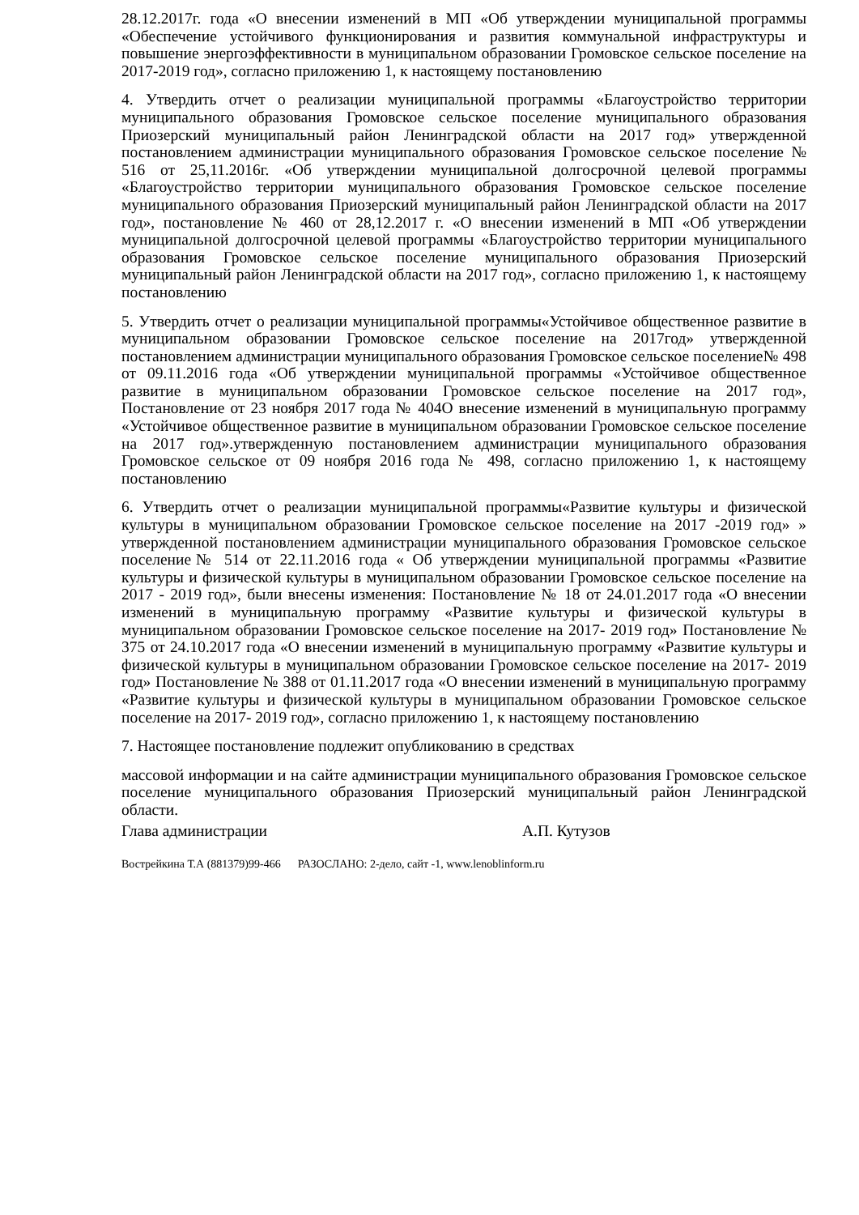28.12.2017г. года «О внесении изменений в МП «Об утверждении муниципальной программы «Обеспечение устойчивого функционирования и развития коммунальной инфраструктуры и повышение энергоэффективности в муниципальном образовании Громовское сельское поселение на 2017-2019 год», согласно приложению 1, к настоящему постановлению
4. Утвердить отчет о реализации муниципальной программы «Благоустройство территории муниципального образования Громовское сельское поселение муниципального образования Приозерский муниципальный район Ленинградской области на 2017 год» утвержденной постановлением администрации муниципального образования Громовское сельское поселение № 516 от 25,11.2016г. «Об утверждении муниципальной долгосрочной целевой программы «Благоустройство территории муниципального образования Громовское сельское поселение муниципального образования Приозерский муниципальный район Ленинградской области на 2017 год», постановление № 460 от 28,12.2017 г. «О внесении изменений в МП «Об утверждении муниципальной долгосрочной целевой программы «Благоустройство территории муниципального образования Громовское сельское поселение муниципального образования Приозерский муниципальный район Ленинградской области на 2017 год», согласно приложению 1, к настоящему постановлению
5. Утвердить отчет о реализации муниципальной программы«Устойчивое общественное развитие в муниципальном образовании Громовское сельское поселение на 2017год» утвержденной постановлением администрации муниципального образования Громовское сельское поселение№ 498 от 09.11.2016 года «Об утверждении муниципальной программы «Устойчивое общественное развитие в муниципальном образовании Громовское сельское поселение на 2017 год», Постановление от 23 ноября 2017 года № 404О внесение изменений в муниципальную программу «Устойчивое общественное развитие в муниципальном образовании Громовское сельское поселение на 2017 год».утвержденную постановлением администрации муниципального образования Громовское сельское от 09 ноября 2016 года № 498, согласно приложению 1, к настоящему постановлению
6. Утвердить отчет о реализации муниципальной программы«Развитие культуры и физической культуры в муниципальном образовании Громовское сельское поселение на 2017 -2019 год» » утвержденной постановлением администрации муниципального образования Громовское сельское поселение№ 514 от 22.11.2016 года « Об утверждении муниципальной программы «Развитие культуры и физической культуры в муниципальном образовании Громовское сельское поселение на 2017 - 2019 год», были внесены изменения: Постановление № 18 от 24.01.2017 года «О внесении изменений в муниципальную программу «Развитие культуры и физической культуры в муниципальном образовании Громовское сельское поселение на 2017- 2019 год» Постановление № 375 от 24.10.2017 года «О внесении изменений в муниципальную программу «Развитие культуры и физической культуры в муниципальном образовании Громовское сельское поселение на 2017- 2019 год» Постановление № 388 от 01.11.2017 года «О внесении изменений в муниципальную программу «Развитие культуры и физической культуры в муниципальном образовании Громовское сельское поселение на 2017- 2019 год», согласно приложению 1, к настоящему постановлению
7. Настоящее постановление подлежит опубликованию в средствах
массовой информации и на сайте администрации муниципального образования Громовское сельское поселение муниципального образования Приозерский муниципальный район Ленинградской области.
Глава администрации А.П. Кутузов
Вострейкина Т.А (881379)99-466 РАЗОСЛАНО: 2-дело, сайт -1, www.lenoblinform.ru